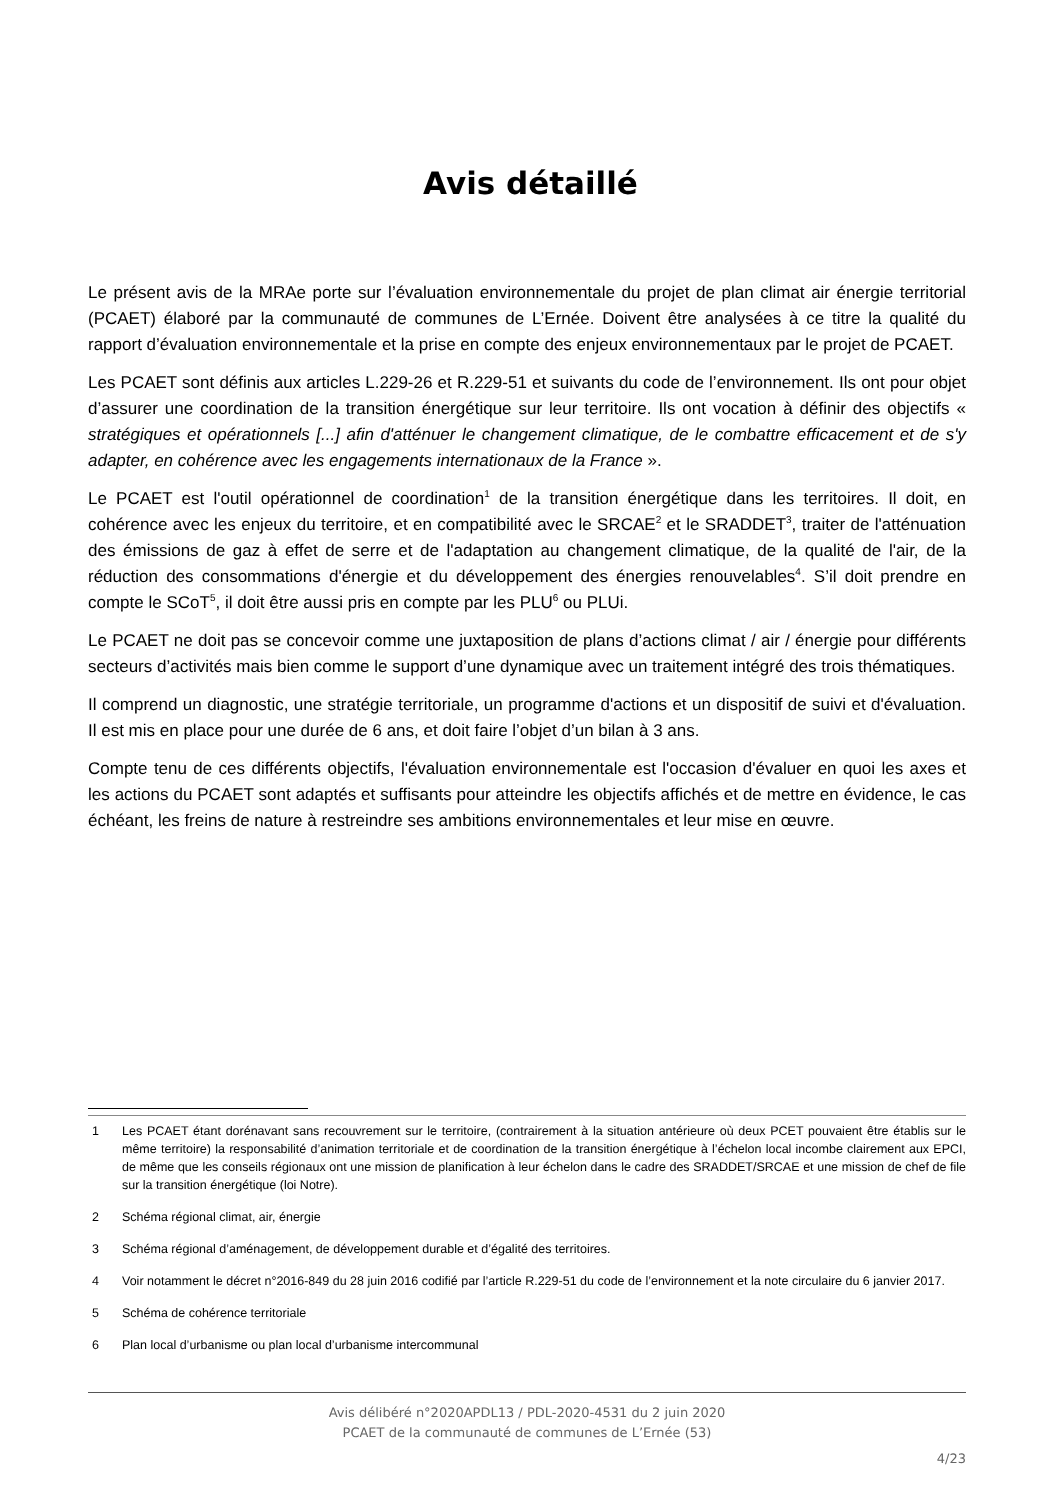Avis détaillé
Le présent avis de la MRAe porte sur l’évaluation environnementale du projet de plan climat air énergie territorial (PCAET) élaboré par la communauté de communes de L’Ernée. Doivent être analysées à ce titre la qualité du rapport d’évaluation environnementale et la prise en compte des enjeux environnementaux par le projet de PCAET.
Les PCAET sont définis aux articles L.229-26 et R.229-51 et suivants du code de l’environnement. Ils ont pour objet d’assurer une coordination de la transition énergétique sur leur territoire. Ils ont vocation à définir des objectifs « stratégiques et opérationnels [...] afin d'atténuer le changement climatique, de le combattre efficacement et de s'y adapter, en cohérence avec les engagements internationaux de la France ».
Le PCAET est l'outil opérationnel de coordination<sup>1</sup> de la transition énergétique dans les territoires. Il doit, en cohérence avec les enjeux du territoire, et en compatibilité avec le SRCAE<sup>2</sup> et le SRADDET<sup>3</sup>, traiter de l'atténuation des émissions de gaz à effet de serre et de l'adaptation au changement climatique, de la qualité de l'air, de la réduction des consommations d'énergie et du développement des énergies renouvelables<sup>4</sup>. S’il doit prendre en compte le SCoT<sup>5</sup>, il doit être aussi pris en compte par les PLU<sup>6</sup> ou PLUi.
Le PCAET ne doit pas se concevoir comme une juxtaposition de plans d’actions climat / air / énergie pour différents secteurs d’activités mais bien comme le support d’une dynamique avec un traitement intégré des trois thématiques.
Il comprend un diagnostic, une stratégie territoriale, un programme d'actions et un dispositif de suivi et d'évaluation. Il est mis en place pour une durée de 6 ans, et doit faire l’objet d’un bilan à 3 ans.
Compte tenu de ces différents objectifs, l'évaluation environnementale est l'occasion d'évaluer en quoi les axes et les actions du PCAET sont adaptés et suffisants pour atteindre les objectifs affichés et de mettre en évidence, le cas échéant, les freins de nature à restreindre ses ambitions environnementales et leur mise en œuvre.
1 Les PCAET étant dorénavant sans recouvrement sur le territoire, (contrairement à la situation antérieure où deux PCET pouvaient être établis sur le même territoire) la responsabilité d’animation territoriale et de coordination de la transition énergétique à l’échelon local incombe clairement aux EPCI, de même que les conseils régionaux ont une mission de planification à leur échelon dans le cadre des SRADDET/SRCAE et une mission de chef de file sur la transition énergétique (loi Notre).
2 Schéma régional climat, air, énergie
3 Schéma régional d’aménagement, de développement durable et d’égalité des territoires.
4 Voir notamment le décret n°2016-849 du 28 juin 2016 codifié par l’article R.229-51 du code de l’environnement et la note circulaire du 6 janvier 2017.
5 Schéma de cohérence territoriale
6 Plan local d’urbanisme ou plan local d’urbanisme intercommunal
Avis délibéré n°2020APDL13 / PDL-2020-4531 du 2 juin 2020
PCAET de la communauté de communes de L’Ernée (53)
4/23